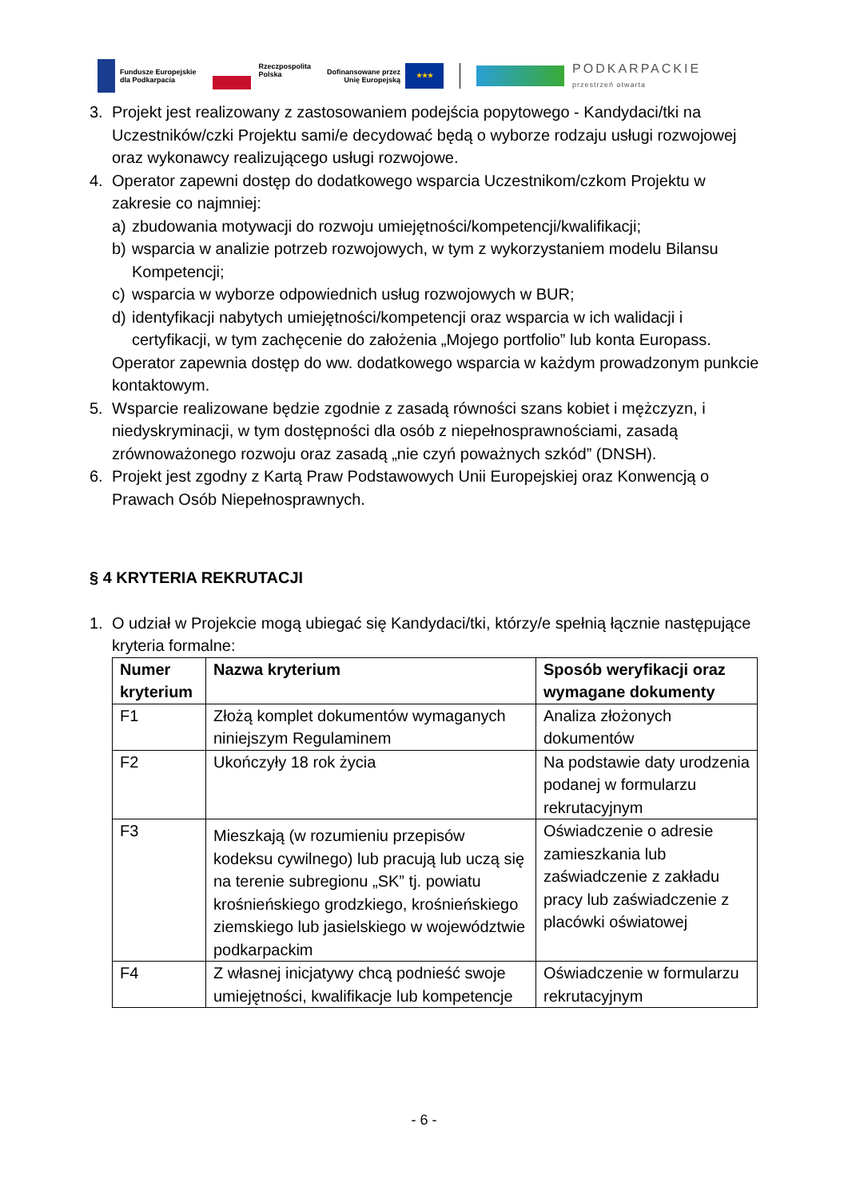Fundusze Europejskie
dla Podkarpacia
Rzeczpospolita
Polska
Dofinansowane przez
Unię Europejską
★★★
PODKARPACKIE
przestrzeń otwarta
3. Projekt jest realizowany z zastosowaniem podejścia popytowego - Kandydaci/tki na Uczestników/czki Projektu sami/e decydować będą o wyborze rodzaju usługi rozwojowej oraz wykonawcy realizującego usługi rozwojowe.
4. Operator zapewni dostęp do dodatkowego wsparcia Uczestnikom/czkom Projektu w zakresie co najmniej:
a) zbudowania motywacji do rozwoju umiejętności/kompetencji/kwalifikacji;
b) wsparcia w analizie potrzeb rozwojowych, w tym z wykorzystaniem modelu Bilansu Kompetencji;
c) wsparcia w wyborze odpowiednich usług rozwojowych w BUR;
d) identyfikacji nabytych umiejętności/kompetencji oraz wsparcia w ich walidacji i certyfikacji, w tym zachęcenie do założenia „Mojego portfolio” lub konta Europass.
Operator zapewnia dostęp do ww. dodatkowego wsparcia w każdym prowadzonym punkcie kontaktowym.
5. Wsparcie realizowane będzie zgodnie z zasadą równości szans kobiet i mężczyzn, i niedyskryminacji, w tym dostępności dla osób z niepełnosprawnościami, zasadą zrównoważonego rozwoju oraz zasadą „nie czyń poważnych szkód” (DNSH).
6. Projekt jest zgodny z Kartą Praw Podstawowych Unii Europejskiej oraz Konwencją o Prawach Osób Niepełnosprawnych.
§ 4 KRYTERIA REKRUTACJI
1. O udział w Projekcie mogą ubiegać się Kandydaci/tki, którzy/e spełnią łącznie następujące kryteria formalne:
| Numer kryterium | Nazwa kryterium | Sposób weryfikacji oraz wymagane dokumenty |
| --- | --- | --- |
| F1 | Złożą komplet dokumentów wymaganych niniejszym Regulaminem | Analiza złożonych dokumentów |
| F2 | Ukończyły 18 rok życia | Na podstawie daty urodzenia podanej w formularzu rekrutacyjnym |
| F3 | Mieszkają (w rozumieniu przepisów kodeksu cywilnego) lub pracują lub uczą się na terenie subregionu „SK” tj. powiatu krośnieńskiego grodzkiego, krośnieńskiego ziemskiego lub jasielskiego w województwie podkarpackim | Oświadczenie o adresie zamieszkania lub zaświadczenie z zakładu pracy lub zaświadczenie z placówki oświatowej |
| F4 | Z własnej inicjatywy chcą podnieść swoje umiejętności, kwalifikacje lub kompetencje | Oświadczenie w formularzu rekrutacyjnym |
- 6 -